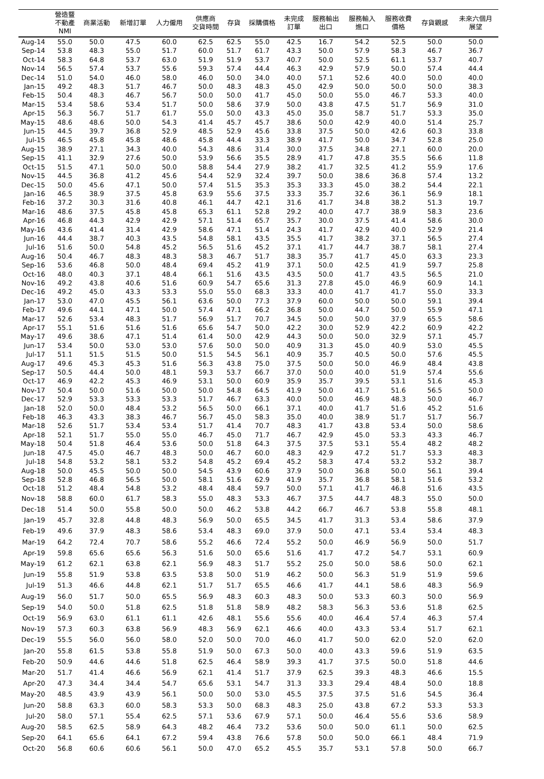| | 營造暨 不動產 NMI | 商業活動 | 新增訂單 | 人力僱用 | 供應商 交貨時間 | 存貨 | 採購價格 | 未完成 訂單 | 服務輸出 出口 | 服務輸入 進口 | 服務收費 價格 | 存貨觀感 | 未來六個月 展望 |
| --- | --- | --- | --- | --- | --- | --- | --- | --- | --- | --- | --- | --- | --- |
| Aug-14 | 55.0 | 50.0 | 47.5 | 60.0 | 62.5 | 62.5 | 55.0 | 42.5 | 16.7 | 54.2 | 52.5 | 50.0 | 50.0 |
| Sep-14 | 53.8 | 48.3 | 55.0 | 51.7 | 60.0 | 51.7 | 61.7 | 43.3 | 50.0 | 57.9 | 58.3 | 46.7 | 36.7 |
| Oct-14 | 58.3 | 64.8 | 53.7 | 63.0 | 51.9 | 51.9 | 53.7 | 40.7 | 50.0 | 52.5 | 61.1 | 53.7 | 40.7 |
| Nov-14 | 56.5 | 57.4 | 53.7 | 55.6 | 59.3 | 57.4 | 44.4 | 46.3 | 42.9 | 57.9 | 50.0 | 57.4 | 44.4 |
| Dec-14 | 51.0 | 54.0 | 46.0 | 58.0 | 46.0 | 50.0 | 34.0 | 40.0 | 57.1 | 52.6 | 40.0 | 50.0 | 40.0 |
| Jan-15 | 49.2 | 48.3 | 51.7 | 46.7 | 50.0 | 48.3 | 48.3 | 45.0 | 42.9 | 50.0 | 50.0 | 50.0 | 38.3 |
| Feb-15 | 50.4 | 48.3 | 46.7 | 56.7 | 50.0 | 50.0 | 41.7 | 45.0 | 50.0 | 55.0 | 46.7 | 53.3 | 40.0 |
| Mar-15 | 53.4 | 58.6 | 53.4 | 51.7 | 50.0 | 58.6 | 37.9 | 50.0 | 43.8 | 47.5 | 51.7 | 56.9 | 31.0 |
| Apr-15 | 56.3 | 56.7 | 51.7 | 61.7 | 55.0 | 50.0 | 43.3 | 45.0 | 35.0 | 58.7 | 51.7 | 53.3 | 35.0 |
| May-15 | 48.6 | 48.6 | 50.0 | 54.3 | 41.4 | 45.7 | 45.7 | 38.6 | 50.0 | 42.9 | 40.0 | 51.4 | 25.7 |
| Jun-15 | 44.5 | 39.7 | 36.8 | 52.9 | 48.5 | 52.9 | 45.6 | 33.8 | 37.5 | 50.0 | 42.6 | 60.3 | 33.8 |
| Jul-15 | 46.5 | 45.8 | 45.8 | 48.6 | 45.8 | 44.4 | 33.3 | 38.9 | 41.7 | 50.0 | 34.7 | 52.8 | 25.0 |
| Aug-15 | 38.9 | 27.1 | 34.3 | 40.0 | 54.3 | 48.6 | 31.4 | 30.0 | 37.5 | 34.8 | 27.1 | 60.0 | 20.0 |
| Sep-15 | 41.1 | 32.9 | 27.6 | 50.0 | 53.9 | 56.6 | 35.5 | 28.9 | 41.7 | 47.8 | 35.5 | 56.6 | 11.8 |
| Oct-15 | 51.5 | 47.1 | 50.0 | 50.0 | 58.8 | 54.4 | 27.9 | 38.2 | 41.7 | 32.5 | 41.2 | 55.9 | 17.6 |
| Nov-15 | 44.5 | 36.8 | 41.2 | 45.6 | 54.4 | 52.9 | 32.4 | 39.7 | 50.0 | 38.6 | 36.8 | 57.4 | 13.2 |
| Dec-15 | 50.0 | 45.6 | 47.1 | 50.0 | 57.4 | 51.5 | 35.3 | 35.3 | 33.3 | 45.0 | 38.2 | 54.4 | 22.1 |
| Jan-16 | 46.5 | 38.9 | 37.5 | 45.8 | 63.9 | 55.6 | 37.5 | 33.3 | 35.7 | 32.6 | 36.1 | 56.9 | 18.1 |
| Feb-16 | 37.2 | 30.3 | 31.6 | 40.8 | 46.1 | 44.7 | 42.1 | 31.6 | 41.7 | 34.8 | 38.2 | 51.3 | 19.7 |
| Mar-16 | 48.6 | 37.5 | 45.8 | 45.8 | 65.3 | 61.1 | 52.8 | 29.2 | 40.0 | 47.7 | 38.9 | 58.3 | 23.6 |
| Apr-16 | 46.8 | 44.3 | 42.9 | 42.9 | 57.1 | 51.4 | 65.7 | 35.7 | 30.0 | 37.5 | 41.4 | 58.6 | 30.0 |
| May-16 | 43.6 | 41.4 | 31.4 | 42.9 | 58.6 | 47.1 | 51.4 | 24.3 | 41.7 | 42.9 | 40.0 | 52.9 | 21.4 |
| Jun-16 | 44.4 | 38.7 | 40.3 | 43.5 | 54.8 | 58.1 | 43.5 | 35.5 | 41.7 | 38.2 | 37.1 | 56.5 | 27.4 |
| Jul-16 | 51.6 | 50.0 | 54.8 | 45.2 | 56.5 | 51.6 | 45.2 | 37.1 | 41.7 | 44.7 | 38.7 | 58.1 | 27.4 |
| Aug-16 | 50.4 | 46.7 | 48.3 | 48.3 | 58.3 | 46.7 | 51.7 | 38.3 | 35.7 | 41.7 | 45.0 | 63.3 | 23.3 |
| Sep-16 | 53.6 | 46.8 | 50.0 | 48.4 | 69.4 | 45.2 | 41.9 | 37.1 | 50.0 | 42.5 | 41.9 | 59.7 | 25.8 |
| Oct-16 | 48.0 | 40.3 | 37.1 | 48.4 | 66.1 | 51.6 | 43.5 | 43.5 | 50.0 | 41.7 | 43.5 | 56.5 | 21.0 |
| Nov-16 | 49.2 | 43.8 | 40.6 | 51.6 | 60.9 | 54.7 | 65.6 | 31.3 | 27.8 | 45.0 | 46.9 | 60.9 | 14.1 |
| Dec-16 | 49.2 | 45.0 | 43.3 | 53.3 | 55.0 | 55.0 | 68.3 | 33.3 | 40.0 | 41.7 | 41.7 | 55.0 | 33.3 |
| Jan-17 | 53.0 | 47.0 | 45.5 | 56.1 | 63.6 | 50.0 | 77.3 | 37.9 | 60.0 | 50.0 | 50.0 | 59.1 | 39.4 |
| Feb-17 | 49.6 | 44.1 | 47.1 | 50.0 | 57.4 | 47.1 | 66.2 | 36.8 | 50.0 | 44.7 | 50.0 | 55.9 | 47.1 |
| Mar-17 | 52.6 | 53.4 | 48.3 | 51.7 | 56.9 | 51.7 | 70.7 | 34.5 | 50.0 | 50.0 | 37.9 | 65.5 | 58.6 |
| Apr-17 | 55.1 | 51.6 | 51.6 | 51.6 | 65.6 | 54.7 | 50.0 | 42.2 | 30.0 | 52.9 | 42.2 | 60.9 | 42.2 |
| May-17 | 49.6 | 38.6 | 47.1 | 51.4 | 61.4 | 50.0 | 42.9 | 44.3 | 50.0 | 50.0 | 32.9 | 57.1 | 45.7 |
| Jun-17 | 53.4 | 50.0 | 53.0 | 53.0 | 57.6 | 50.0 | 50.0 | 40.9 | 31.3 | 45.0 | 40.9 | 53.0 | 45.5 |
| Jul-17 | 51.1 | 51.5 | 51.5 | 50.0 | 51.5 | 54.5 | 56.1 | 40.9 | 35.7 | 40.5 | 50.0 | 57.6 | 45.5 |
| Aug-17 | 49.6 | 45.3 | 45.3 | 51.6 | 56.3 | 43.8 | 75.0 | 37.5 | 50.0 | 50.0 | 46.9 | 48.4 | 43.8 |
| Sep-17 | 50.5 | 44.4 | 50.0 | 48.1 | 59.3 | 53.7 | 66.7 | 37.0 | 50.0 | 40.0 | 51.9 | 57.4 | 55.6 |
| Oct-17 | 46.9 | 42.2 | 45.3 | 46.9 | 53.1 | 50.0 | 60.9 | 35.9 | 35.7 | 39.5 | 53.1 | 51.6 | 45.3 |
| Nov-17 | 50.4 | 50.0 | 51.6 | 50.0 | 50.0 | 54.8 | 64.5 | 41.9 | 50.0 | 41.7 | 51.6 | 56.5 | 50.0 |
| Dec-17 | 52.9 | 53.3 | 53.3 | 53.3 | 51.7 | 46.7 | 63.3 | 40.0 | 50.0 | 46.9 | 48.3 | 50.0 | 46.7 |
| Jan-18 | 52.0 | 50.0 | 48.4 | 53.2 | 56.5 | 50.0 | 66.1 | 37.1 | 40.0 | 41.7 | 51.6 | 45.2 | 51.6 |
| Feb-18 | 46.3 | 43.3 | 38.3 | 46.7 | 56.7 | 45.0 | 58.3 | 35.0 | 40.0 | 38.9 | 51.7 | 51.7 | 56.7 |
| Mar-18 | 52.6 | 51.7 | 53.4 | 53.4 | 51.7 | 41.4 | 70.7 | 48.3 | 41.7 | 43.8 | 53.4 | 50.0 | 58.6 |
| Apr-18 | 52.1 | 51.7 | 55.0 | 55.0 | 46.7 | 45.0 | 71.7 | 46.7 | 42.9 | 45.0 | 53.3 | 43.3 | 46.7 |
| May-18 | 50.4 | 51.8 | 46.4 | 53.6 | 50.0 | 51.8 | 64.3 | 37.5 | 37.5 | 53.1 | 55.4 | 48.2 | 48.2 |
| Jun-18 | 47.5 | 45.0 | 46.7 | 48.3 | 50.0 | 46.7 | 60.0 | 48.3 | 42.9 | 47.2 | 51.7 | 53.3 | 48.3 |
| Jul-18 | 54.8 | 53.2 | 58.1 | 53.2 | 54.8 | 45.2 | 69.4 | 45.2 | 58.3 | 47.4 | 53.2 | 53.2 | 38.7 |
| Aug-18 | 50.0 | 45.5 | 50.0 | 50.0 | 54.5 | 43.9 | 60.6 | 37.9 | 50.0 | 36.8 | 50.0 | 56.1 | 39.4 |
| Sep-18 | 52.8 | 46.8 | 56.5 | 50.0 | 58.1 | 51.6 | 62.9 | 41.9 | 35.7 | 36.8 | 58.1 | 51.6 | 53.2 |
| Oct-18 | 51.2 | 48.4 | 54.8 | 53.2 | 48.4 | 48.4 | 59.7 | 50.0 | 57.1 | 41.7 | 46.8 | 51.6 | 43.5 |
| Nov-18 | 58.8 | 60.0 | 61.7 | 58.3 | 55.0 | 48.3 | 53.3 | 46.7 | 37.5 | 44.7 | 48.3 | 55.0 | 50.0 |
| Dec-18 | 51.4 | 50.0 | 55.8 | 50.0 | 50.0 | 46.2 | 53.8 | 44.2 | 66.7 | 46.7 | 53.8 | 55.8 | 48.1 |
| Jan-19 | 45.7 | 32.8 | 44.8 | 48.3 | 56.9 | 50.0 | 65.5 | 34.5 | 41.7 | 31.3 | 53.4 | 58.6 | 37.9 |
| Feb-19 | 49.6 | 37.9 | 48.3 | 58.6 | 53.4 | 48.3 | 69.0 | 37.9 | 50.0 | 47.1 | 53.4 | 53.4 | 48.3 |
| Mar-19 | 64.2 | 72.4 | 70.7 | 58.6 | 55.2 | 46.6 | 72.4 | 55.2 | 50.0 | 46.9 | 56.9 | 50.0 | 51.7 |
| Apr-19 | 59.8 | 65.6 | 65.6 | 56.3 | 51.6 | 50.0 | 65.6 | 51.6 | 41.7 | 47.2 | 54.7 | 53.1 | 60.9 |
| May-19 | 61.2 | 62.1 | 63.8 | 62.1 | 56.9 | 48.3 | 51.7 | 55.2 | 25.0 | 50.0 | 58.6 | 50.0 | 62.1 |
| Jun-19 | 55.8 | 51.9 | 53.8 | 63.5 | 53.8 | 50.0 | 51.9 | 46.2 | 50.0 | 56.3 | 51.9 | 51.9 | 59.6 |
| Jul-19 | 51.3 | 46.6 | 44.8 | 62.1 | 51.7 | 51.7 | 65.5 | 46.6 | 41.7 | 44.1 | 58.6 | 48.3 | 56.9 |
| Aug-19 | 56.0 | 51.7 | 50.0 | 65.5 | 56.9 | 48.3 | 60.3 | 48.3 | 50.0 | 53.3 | 60.3 | 50.0 | 56.9 |
| Sep-19 | 54.0 | 50.0 | 51.8 | 62.5 | 51.8 | 51.8 | 58.9 | 48.2 | 58.3 | 56.3 | 53.6 | 51.8 | 62.5 |
| Oct-19 | 56.9 | 63.0 | 61.1 | 61.1 | 42.6 | 48.1 | 55.6 | 55.6 | 40.0 | 46.4 | 57.4 | 46.3 | 57.4 |
| Nov-19 | 57.3 | 60.3 | 63.8 | 56.9 | 48.3 | 56.9 | 62.1 | 46.6 | 40.0 | 43.3 | 53.4 | 51.7 | 62.1 |
| Dec-19 | 55.5 | 56.0 | 56.0 | 58.0 | 52.0 | 50.0 | 70.0 | 46.0 | 41.7 | 50.0 | 62.0 | 52.0 | 62.0 |
| Jan-20 | 55.8 | 61.5 | 53.8 | 55.8 | 51.9 | 50.0 | 67.3 | 50.0 | 40.0 | 43.3 | 59.6 | 51.9 | 63.5 |
| Feb-20 | 50.9 | 44.6 | 44.6 | 51.8 | 62.5 | 46.4 | 58.9 | 39.3 | 41.7 | 37.5 | 50.0 | 51.8 | 44.6 |
| Mar-20 | 51.7 | 41.4 | 46.6 | 56.9 | 62.1 | 41.4 | 51.7 | 37.9 | 62.5 | 39.3 | 48.3 | 46.6 | 15.5 |
| Apr-20 | 47.3 | 34.4 | 34.4 | 54.7 | 65.6 | 53.1 | 54.7 | 31.3 | 33.3 | 29.4 | 48.4 | 50.0 | 18.8 |
| May-20 | 48.5 | 43.9 | 43.9 | 56.1 | 50.0 | 50.0 | 53.0 | 45.5 | 37.5 | 37.5 | 51.6 | 54.5 | 36.4 |
| Jun-20 | 58.8 | 63.3 | 60.0 | 58.3 | 53.3 | 50.0 | 68.3 | 48.3 | 25.0 | 43.8 | 67.2 | 53.3 | 53.3 |
| Jul-20 | 58.0 | 57.1 | 55.4 | 62.5 | 57.1 | 53.6 | 67.9 | 57.1 | 50.0 | 46.4 | 55.6 | 53.6 | 58.9 |
| Aug-20 | 58.5 | 62.5 | 58.9 | 64.3 | 48.2 | 46.4 | 73.2 | 53.6 | 50.0 | 50.0 | 61.1 | 50.0 | 62.5 |
| Sep-20 | 64.1 | 65.6 | 64.1 | 67.2 | 59.4 | 43.8 | 76.6 | 57.8 | 50.0 | 50.0 | 66.1 | 48.4 | 71.9 |
| Oct-20 | 56.8 | 60.6 | 60.6 | 56.1 | 50.0 | 47.0 | 65.2 | 45.5 | 35.7 | 53.1 | 57.8 | 50.0 | 66.7 |